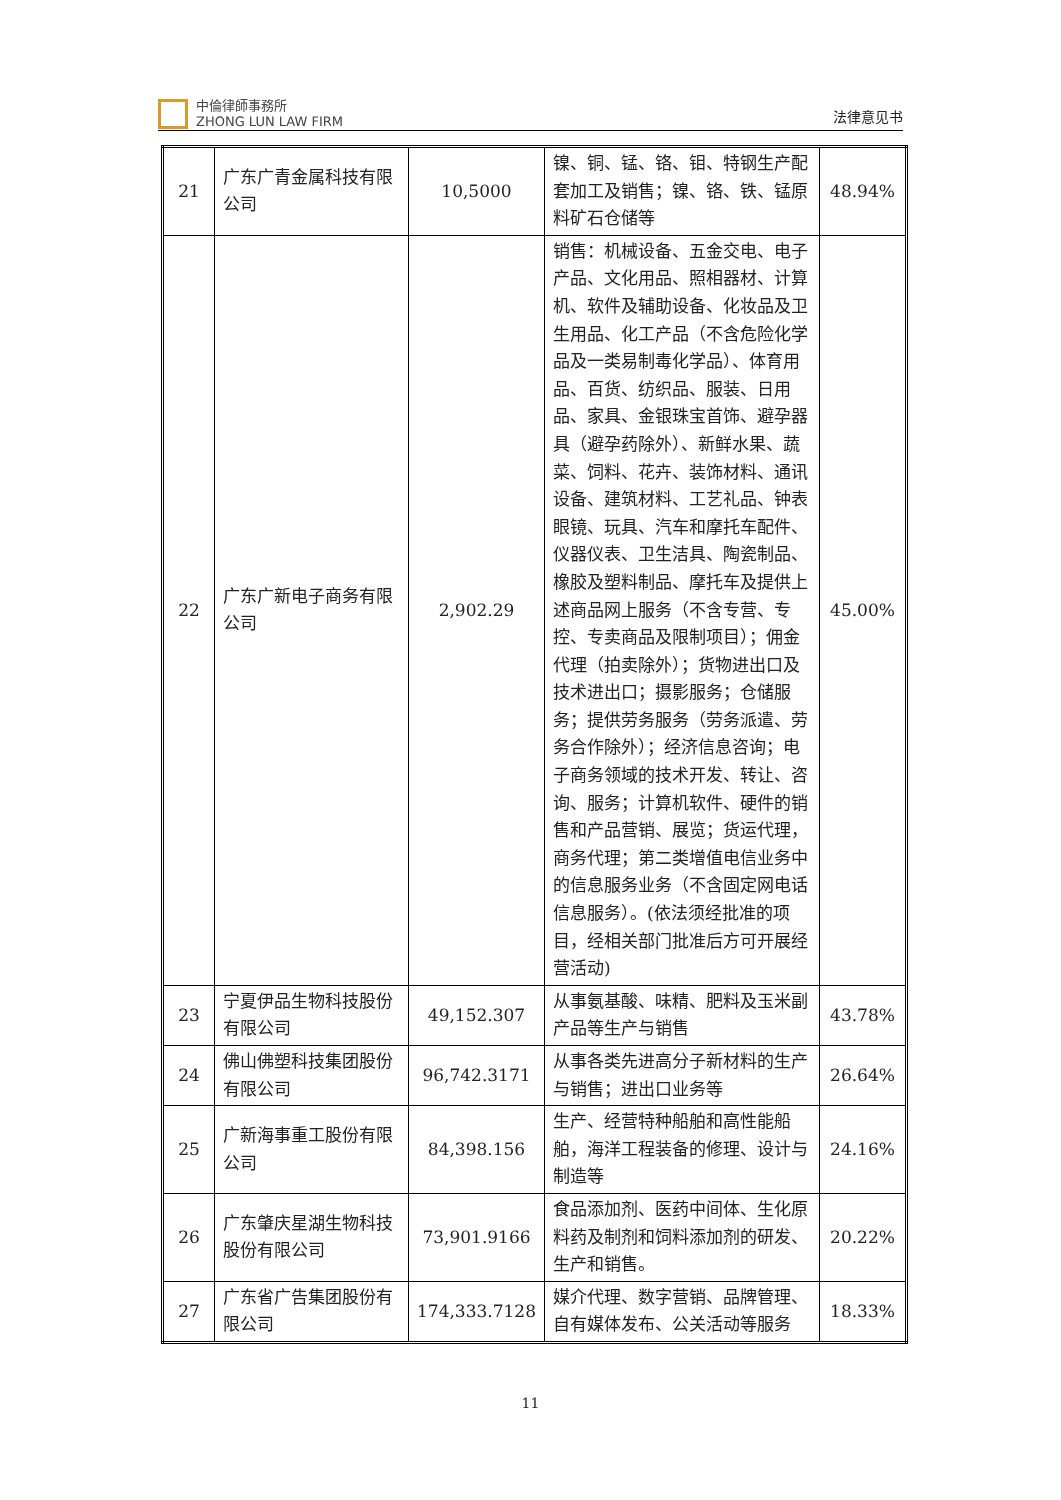中倫律師事務所
ZHONG LUN LAW FIRM
法律意见书
| 21 | 广东广青金属科技有限公司 | 10,5000 | 镍、铜、锰、铬、钼、特钢生产配套加工及销售；镍、铬、铁、锰原料矿石仓储等 | 48.94% |
| 22 | 广东广新电子商务有限公司 | 2,902.29 | 销售：机械设备、五金交电、电子产品、文化用品、照相器材、计算机、软件及辅助设备、化妆品及卫生用品、化工产品（不含危险化学品及一类易制毒化学品）、体育用品、百货、纺织品、服装、日用品、家具、金银珠宝首饰、避孕器具（避孕药除外）、新鲜水果、蔬菜、饲料、花卉、装饰材料、通讯设备、建筑材料、工艺礼品、钟表眼镜、玩具、汽车和摩托车配件、仪器仪表、卫生洁具、陶瓷制品、橡胶及塑料制品、摩托车及提供上述商品网上服务（不含专营、专控、专卖商品及限制项目）；佣金代理（拍卖除外）；货物进出口及技术进出口；摄影服务；仓储服务；提供劳务服务（劳务派遣、劳务合作除外）；经济信息咨询；电子商务领域的技术开发、转让、咨询、服务；计算机软件、硬件的销售和产品营销、展览；货运代理，商务代理；第二类增值电信业务中的信息服务业务（不含固定网电话信息服务）。(依法须经批准的项目，经相关部门批准后方可开展经营活动) | 45.00% |
| 23 | 宁夏伊品生物科技股份有限公司 | 49,152.307 | 从事氨基酸、味精、肥料及玉米副产品等生产与销售 | 43.78% |
| 24 | 佛山佛塑科技集团股份有限公司 | 96,742.3171 | 从事各类先进高分子新材料的生产与销售；进出口业务等 | 26.64% |
| 25 | 广新海事重工股份有限公司 | 84,398.156 | 生产、经营特种船舶和高性能船舶，海洋工程装备的修理、设计与制造等 | 24.16% |
| 26 | 广东肇庆星湖生物科技股份有限公司 | 73,901.9166 | 食品添加剂、医药中间体、生化原料药及制剂和饲料添加剂的研发、生产和销售。 | 20.22% |
| 27 | 广东省广告集团股份有限公司 | 174,333.7128 | 媒介代理、数字营销、品牌管理、自有媒体发布、公关活动等服务 | 18.33% |
11